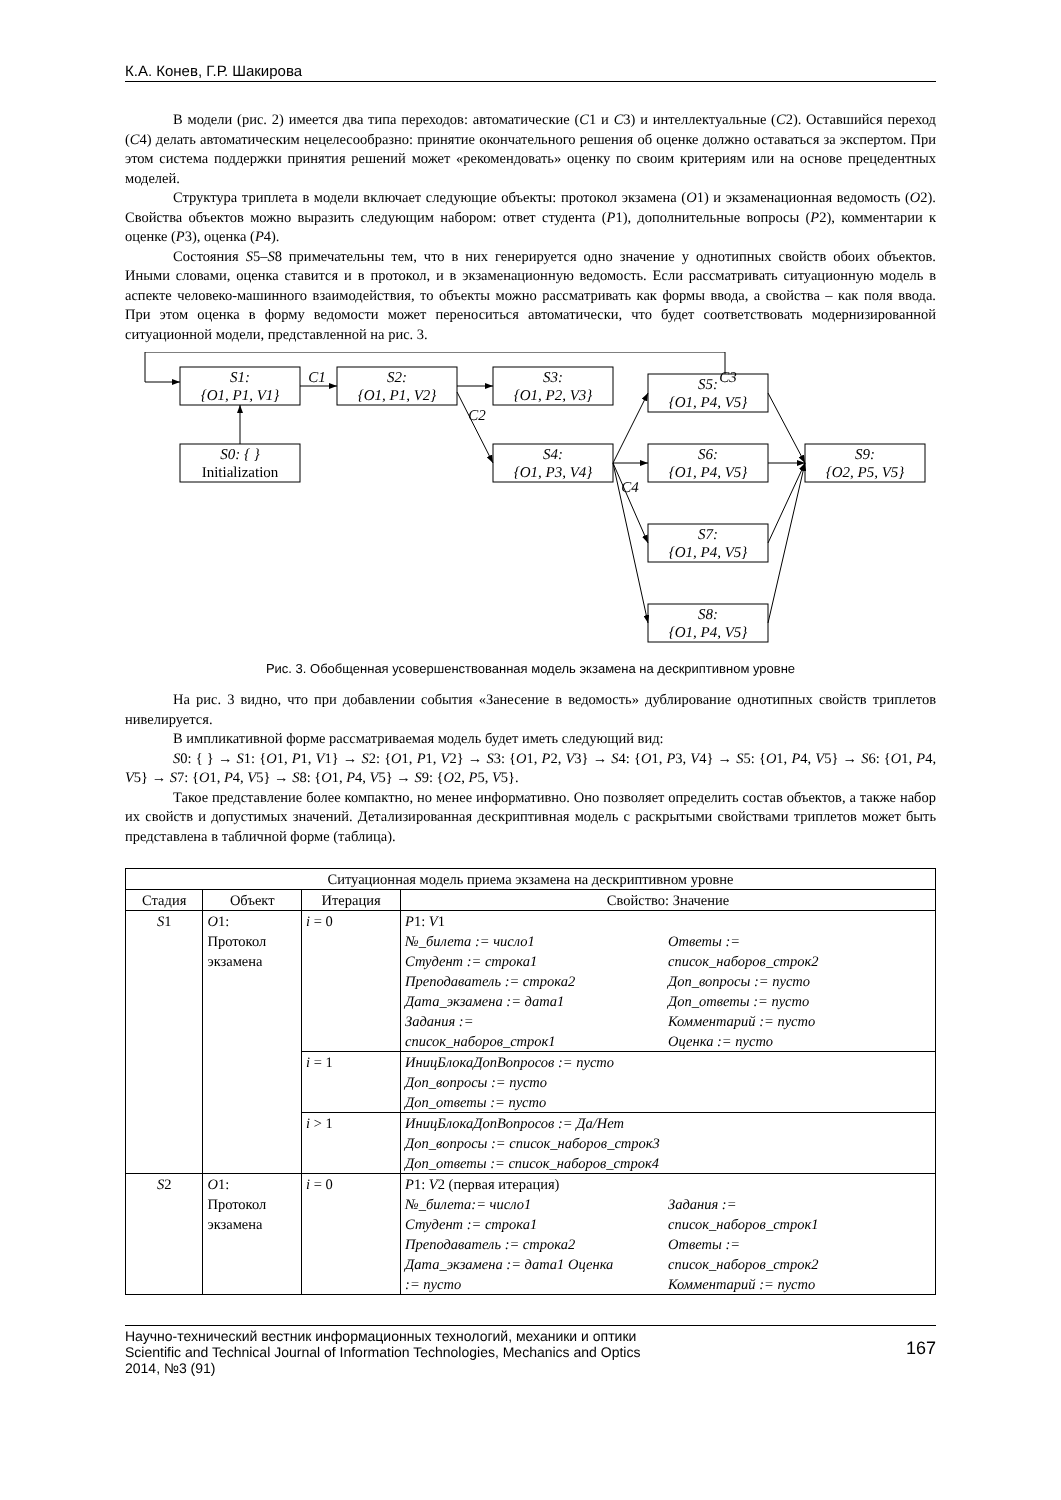К.А. Конев, Г.Р. Шакирова
В модели (рис. 2) имеется два типа переходов: автоматические (C1 и C3) и интеллектуальные (C2). Оставшийся переход (C4) делать автоматическим нецелесообразно: принятие окончательного решения об оценке должно оставаться за экспертом. При этом система поддержки принятия решений может «рекомендовать» оценку по своим критериям или на основе прецедентных моделей.
Структура триплета в модели включает следующие объекты: протокол экзамена (O1) и экзаменационная ведомость (O2). Свойства объектов можно выразить следующим набором: ответ студента (P1), дополнительные вопросы (P2), комментарии к оценке (P3), оценка (P4).
Состояния S5–S8 примечательны тем, что в них генерируется одно значение у однотипных свойств обоих объектов. Иными словами, оценка ставится и в протокол, и в экзаменационную ведомость. Если рассматривать ситуационную модель в аспекте человеко-машинного взаимодействия, то объекты можно рассматривать как формы ввода, а свойства – как поля ввода. При этом оценка в форму ведомости может переноситься автоматически, что будет соответствовать модернизированной ситуационной модели, представленной на рис. 3.
S1:
{O1, P1, V1}
S2:
{O1, P1, V2}
S3:
{O1, P2, V3}
S0: { }
Initialization
S4:
{O1, P3, V4}
S5:
{O1, P4, V5}
S6:
{O1, P4, V5}
S7:
{O1, P4, V5}
S8:
{O1, P4, V5}
S9:
{O2, P5, V5}
C1
C2
C3
C4
Рис. 3. Обобщенная усовершенствованная модель экзамена на дескриптивном уровне
На рис. 3 видно, что при добавлении события «Занесение в ведомость» дублирование однотипных свойств триплетов нивелируется.
В импликативной форме рассматриваемая модель будет иметь следующий вид:
S0: { } → S1: {O1, P1, V1} → S2: {O1, P1, V2} → S3: {O1, P2, V3} → S4: {O1, P3, V4} → S5: {O1, P4, V5} → S6: {O1, P4, V5} → S7: {O1, P4, V5} → S8: {O1, P4, V5} → S9: {O2, P5, V5}.
Такое представление более компактно, но менее информативно. Оно позволяет определить состав объектов, а также набор их свойств и допустимых значений. Детализированная дескриптивная модель с раскрытыми свойствами триплетов может быть представлена в табличной форме (таблица).
| Ситуационная модель приема экзамена на дескриптивном уровне | | | |
| --- | --- | --- | --- |
| Стадия | Объект | Итерация | Свойство: Значение |
| S 1 | O 1: Протокол экзамена | i = 0 | P 1: V 1 №_билета := число1 Студент := строка1 Преподаватель := строка2 Дата_экзамена := дата1 Задания := список_наборов_строк1 Ответы := список_наборов_строк2 Доп_вопросы := пусто Доп_ответы := пусто Комментарий := пусто Оценка := пусто |
| | | i = 1 | ИницБлокаДопВопросов := пусто Доп_вопросы := пусто Доп_ответы := пусто |
| | | i > 1 | ИницБлокаДопВопросов := Да/Нет Доп_вопросы := список_наборов_строк3 Доп_ответы := список_наборов_строк4 |
| S 2 | O 1: Протокол экзамена | i = 0 | P 1: V 2 (первая итерация) №_билета:= число1 Студент := строка1 Преподаватель := строка2 Дата_экзамена := дата1 Оценка := пусто Задания := список_наборов_строк1 Ответы := список_наборов_строк2 Комментарий := пусто |
Научно-технический вестник информационных технологий, механики и оптики
Scientific and Technical Journal of Information Technologies, Mechanics and Optics
2014, №3 (91)
167